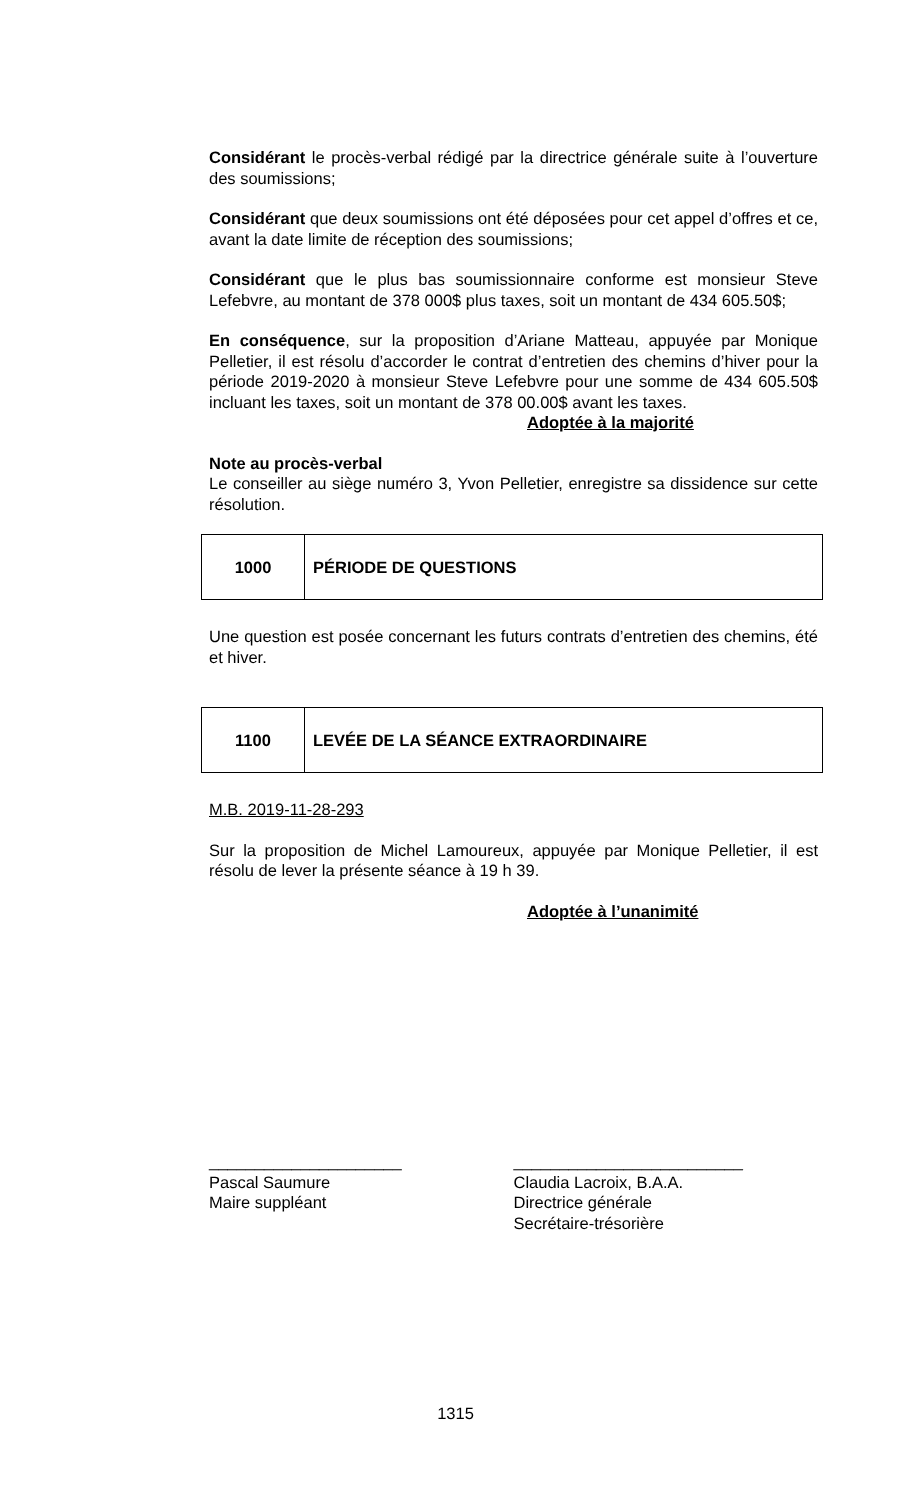Considérant le procès-verbal rédigé par la directrice générale suite à l’ouverture des soumissions;
Considérant que deux soumissions ont été déposées pour cet appel d’offres et ce, avant la date limite de réception des soumissions;
Considérant que le plus bas soumissionnaire conforme est monsieur Steve Lefebvre, au montant de 378 000$ plus taxes, soit un montant de 434 605.50$;
En conséquence, sur la proposition d’Ariane Matteau, appuyée par Monique Pelletier, il est résolu d’accorder le contrat d’entretien des chemins d’hiver pour la période 2019-2020 à monsieur Steve Lefebvre pour une somme de 434 605.50$ incluant les taxes, soit un montant de 378 00.00$ avant les taxes.
Adoptée à la majorité
Note au procès-verbal
Le conseiller au siège numéro 3, Yvon Pelletier, enregistre sa dissidence sur cette résolution.
| 1000 | PÉRIODE DE QUESTIONS |
Une question est posée concernant les futurs contrats d’entretien des chemins, été et hiver.
| 1100 | LEVÉE DE LA SÉANCE EXTRAORDINAIRE |
M.B. 2019-11-28-293
Sur la proposition de Michel Lamoureux, appuyée par Monique Pelletier, il est résolu de lever la présente séance à 19 h 39.
Adoptée à l’unanimité
_____________________
Pascal Saumure
Maire suppléant
_________________________
Claudia Lacroix, B.A.A.
Directrice générale
Secrétaire-trésorière
1315